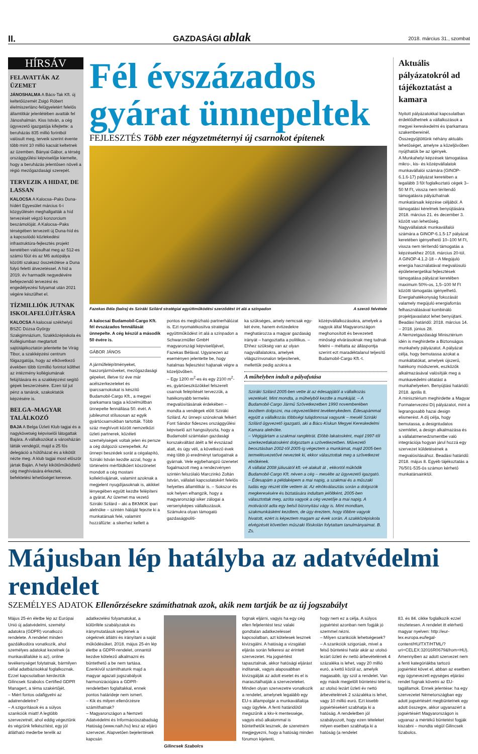II. GAZDASÁGI ablak 2018. március 31., szombat
HÍRSÁV
FELAVATTÁK AZ ÜZEMET
JÁNOSHALMA A Bács-Tak Kft. új keltetőüzemét Zsigó Róbert élelmiszerlánc-felügyeletért felelős államtitkár jelenlétében avatták fel Jánoshalmán. Kiss István, a cég ügyvezető igazgatója kifejtette: a beruházás 835 millió forintból valósult meg, terveik szerint évente több mint 10 millió kacsát keltetnek az üzemben. Bányai Gábor, a térség országgyűlési képviselője kiemelte, hogy a beruházás jelentősen növeli a régió mezőgazdasági szerepét.
TERVEZIK A HIDAT, DE LASSAN
KALOCSA A Kalocsa–Paks Duna-hídért Egyesület március 6-i közgyűlésén meghallgatták a híd tervezését végző konzorcium beszámolóját. A Kalocsa–Paks térségében tervezett új Duna-híd és a kapcsolódó közlekedési infrastruktúra-fejlesztés projekt keretében valósulhat meg az 512-es számú főút és az M6 autópálya közötti szakasz összekötése a Duna folyó feletti átvezetéssel. A híd a 2019. év harmadik negyedévére befejezendő tervezési és engedélyezési folyamat után 2021 végére készülhet el.
TÍZMILLIÓK JUTNAK ISKOLAFELÚJÍTÁSRA
KALOCSA A kalocsai székhelyű BSZC Dózsa György Szakgimnázium, Szakközépiskola és Kollégiumban megtartott sajtótájékoztatón jelentette be Virág Tibor, a szakképzési centrum főigazgatója, hogy az elkövetkező években több tízmillió forintot költhet az intézmény kollégiumának felújítására és a szakképzést segítő gépek beszerzésére. Ezen túl jut pénz a tanárok, szakoktatók képzésére is.
BELGA–MAGYAR TALÁLKOZÓ
BAJA A Belga Üzleti Klub tagjai és a nagykövetség képviselői látogattak Bajára. A vállalkozókat a városházán látták vendégül, majd a 25 fős delegáció a hűtőházat és a kikötőt nézte meg. A klub tagjai most először jártak Baján. A helyi kikötőműködtető cég meghívására érkeztek, befektetési lehetőséget keresve.
Fél évszázados gyárat ünnepeltek
FEJLESZTÉS Több ezer négyzetméternyi új csarnokot építenek
Fazekas Béla (balra) és Sziráki Szilárd stratégiai együttműködési szerződést írt alá a színpadon A szerző felvétele
A kalocsai Budamobil-Cargo Kft. fél évszázados fennállását ünnepelte. A cég készül a második 50 évére is.
GÁBOR JÁNOS
A járműfelépítményeket, haszonjárműveket, mezőgazdasági gépeket, illetve tíz éve már acélszerkezeteket és iparcsarnokokat is készítő Budamobil-Cargo Kft., a megyei iparkamara tagja a közelmúltban ünnepelte fennállása 50. évét. A jubileumot stílusosan az egyik gyártócsarnokban tartották. Több száz meghívott között nemzetközi üzleti partnerek, közéleti személyiségek voltak jelen és persze a cég dolgozói szerepeltek. Az ünnepi beszédek sorát a cégalapító, Sziráki István kezdte azzal, hogy a történelmi mérföldkőért köszönetet mondott a cég mostani kollektívájának, valamint azoknak a megjelent nyugdíjasoknak is, akikkel lényegében együtt kezdte felépíteni a gyárat. Az üzemet ma vezető Sziráki Szilárd – aki a BKMKIK ipari alelnöke – szintén hálóját fejezte ki a munkatársak felé, valamint hozzáfűzte: a sikerhez kellett a
pontos és megbízható partnerhálózat is. Ezt nyomatékosítva stratégiai együttműködést írt alá a színpadon a Schwarzmüller GmbH magyarországi képviselőjével, Fazekas Bélával. Ugyanezen az eseményen jelentette be, hogy hatalmas fejlesztést hajtanak végre a közeljövőben.
– Egy 1200 m<sup>2</sup>-es és egy 2100 m<sup>2</sup>-es, gyártóeszközökkel felszerelt csarnok felépítését tervezzük, a hatékonyabb termelés megvalósításának érdekében – mondta a vendégek előtt Sziráki Szilárd. Az ünnepi szónoknak felkért Font Sándor fideszes országgyűlési képviselő azt hangsúlyozta, hogy a Budamobil számtalan gazdasági korszakváltást átélt a fél évszázad alatt, és úgy véli, a következő évek még több jó eredményt tartogatnak a gyárnak. Vele egybehangzó üzenetet fogalmazott meg a rendezvényen szintén felszólaló Marczinkó Zoltán István, vállalati kapcsolatokért felelős helyettes államtitkár is. – Sokszor és sok helyen elhangzik, hogy a magyarországi siker zálogai a versenyképes vállalkozások. Számukra olyan támogató gazdaságpoliti-
ka szükséges, amely nemcsak egy-két évre, hanem évtizedekre meghatározza a magyar gazdaság irányát – hangoztatta a politikus. – Ehhez szükség van az olyan nagyvállalatokra, amelyek világszínvonalon teljesítenek, mellettük pedig azokra a
középvállalkozásokra, amelyek a nagyok által Magyarországon meghonosított és bevezetett minőségi elvárásoknak meg tudnak felelni – méltatta az álláspontja szerint ezt maradéktalanul teljesítő Budamobil-Cargo Kft.-t.
A műhelyben indult a pályafutása
Sziráki Szilárd 2005-ben vette át az édesapjától a vállalkozás vezetését. Mint mondta, a műhelyből kezdte a munkáját. – A Budamobil-Cargo Jármű Szövetkezetben 1990 novemberében kezdtem dolgozni, ma cégvezetőként tevékenykedem. Édesapámmal együtt a vállalkozás többségi tulajdonosai vagyunk – meséli Sziráki Szilárd ügyvezető igazgató, aki a Bács-Kiskun Megyei Kereskedelmi Kamara alelnöke.
– Végigjártam a szakmai ranglétrát. Előbb lakatosként, majd 1997-től szerkezetlakatosként dolgoztam a szövetkezetben. Művezető beosztásban 2002-től 2005-ig végeztem a munkámat, majd 2005-ben termelésvezetővé neveztek ki, ekkor választottak meg a szövetkezet elnökének.
A vállalat 2008 júliusától kft.-vé alakult át , ekkortól működik Budamobil-Cargo Kft. néven a cég – mesélte az ügyvezető igazgató.
– Édesapám a példaképem a mai napig, a szakmai és a műszaki tudás egy részét tőle vettem át. Az elnökválasztás során a dolgozók megkeresésére és biztatására indultam jelöltként, 2005-ben választottak meg, azóta vagyok a cég vezetője a mai napig. A motivációt adta egy belső bizonyítási vágy is. Mint mondtam, szakmunkásként kezdtem, de úgy éreztem, hogy többre vagyok hivatott, ezért is képeztem magam az évek során. A szakközépiskola elvégzését követően műszaki főiskolán folytattam tanulmányaimat. B. Zs.
Aktuális pályázatokról ad tájékoztatást a kamara
Nyitott pályázatokkal kapcsolatban érdeklődhetnek a vállalkozások a megyei kereskedelmi és iparkamara szakembereinél.
Összegyűjtöttünk néhány aktuális lehetőséget, amelyre a közeljövőben nyújthatók be az igények.
A Munkahelyi képzések támogatása mikro-, kis- és középvállalatok munkavállalói számára (GINOP-6.1.6-17) pályázat keretében a legalább 3 főt foglalkoztató cégek 3–50 M Ft, vissza nem térítendő támogatásra pályázhatnak munkatársaik képzése céljából. A támogatási kérelmek benyújtására 2018. március 21. és december 3. között van lehetőség.
Nagyvállalatok munkavállalói számára a GINOP-6.1.5-17 pályázat keretében igényelhető 10–100 M Ft, vissza nem térítendő támogatás a képzésekhez 2018. március 20-tól.
A GINOP-4.1.2-18 – A Megújuló energia használatával megvalósuló épületenergetikai fejlesztések támogatása pályázat keretében maximum 50%-os, 1,5–100 M Ft közötti támogatás igényelhető. Energiahatékonyság fokozását valamely megújuló energiaforrás felhasználásával kombináló projektjavaslatot lehet benyújtani. Beadási határidő: 2018. március 14. – 2018. június 28.
A Nemzetgazdasági Minisztérium idén is meghirdette a Biztonságos munkahely pályázatot. A pályázat célja, hogy bemutassa azokat a munkáltatókat, amelyek újszerű, hatékony módszerek, eszközök alkalmazásával valósítják meg a munkavédelmi oktatást a munkahelyeken. Benyújtási határidő: 2018. április 8.
A minisztérium meghirdette a Magyar Formatervezési Díj pályázatot, mint a legrangosabb hazai design elismerést. A díj célja, hogy bemutassa, a designtudatos szemlélet, a design alkalmazása és a vállalatmenedzsmentbe való integrációja hogyan járul hozzá egy szervezet küldetésének a megvalósításához. Beadási határidő: 2018. május 8. Egyéb tájékoztatás a 76/501-535-ös számon kérhető munkatársainktól.
Májusban lép hatályba az adatvédelmi rendelet
SZEMÉLYES ADATOK Ellenőrzésekre számíthatnak azok, akik nem tartják be az új jogszabályt
Május 25-én életbe lép az Európai Unió új adatvédelmi, személyi adatokra (GDPR) vonatkozó rendelete. A rendelet minden gazdálkodóra vonatkozik, ahol személyes adatokat kezelnek (a munkavállalóké is az), online tevékenységet folytatnak, bármilyen céllal adatbázisokkal foglalkoznak. Ezzel kapcsolatban kérdeztük Gilincsek Szabolcs Certified GDPR Managert, a téma szakértőjét.
– Miért fontos odafigyelni az adatrendeletre?
– A szigorítások és a súlyos szankciók miatt! A legtöbb szervezetnél, ahol eddig végeztünk és végzünk felkészítést, egy jól átlátható mederbe terelik az
adatkezelési folyamatokat, a különféle szabályzatok és iránymutatások segítenek a cégeknek átlátni és irányítani a saját működésüket. 2018. május 25-én lép életbe a GDPR-rendelet, onnantól kezdve kötelező alkalmazni és büntethető a be nem tartása. Ezenkívül számíthatunk majd a magyar agazati jogszabályok harmonizációjára a GDPR-rendeletben foglaltakkal, ennek pontos határideje nem ismert.
– Kik és milyen ellenőrzésre számíthatnak?
– Magyarországon a Nemzeti Adatvédelmi és Információszabadság Hatóság (www.naih.hu) lesz az eljáró szervezet. Alapvetően bejelentések kapcsán
Gilincsek Szabolcs
fognak eljárni, vagyis ha egy cég ellen feljelentést tesz valaki gondtalan adatkezeléssel kapcsolatban, azt kötelesek lesznek kivizsgálni. A hatóság a vizsgálati eljárás során felkeresi az érintett szervezetet. Ha jogsértést tapasztalnak, akkor hatósági eljárást indítanak, vagyis alaposabban kivizsgálják az adott esetet és el is marasztalhatják a szervezeteket. Minden olyan szervezetre vonatkozik a rendelet, amelynek legalább egy EU-s állampolgár a munkavállalója vagy ügyfele. A fenti határidőtől megszűnik a kkv-k mentessége, vagyis első alkalommal is büntethetők lesznek, de szeretném megjegyezni, hogy a hatóság minden fórumon kijelenti,
hogy nem ez a célja. A súlyos jogsértést azonban nem fogják jó szemmel nézni.
– Milyen szankciók lehetségesek?
– A szankciók szigorúak, mivel a felső büntetési határ akár az utolsó lezárt üzleti év nettó árbevételének 4 százaléka is lehet, vagy 20 millió euró, a kettő közül az, amelyik magasabb, így szól a rendelet. Van egy másik megjelölt büntetési tétel is, az utolsó lezárt üzleti év nettó árbevételének 2 százaléka is lehet, vagy 10 millió euró. Ezt kisebb jogsértésekért szabhatja ki a hatóság. A rendeletben jól szabályozott, hogy ezen tételeket milyen esetben szabhatja ki a hatóság (a rendelet
83. és 84. cikke foglalkozik ezzel részletesen. A rendelet itt elérhető magyar nyelven: http://eur-lex.europa.eu/legal-content/HU/TXT/HTML/?uri=CELEX:32016R0679&from=HU). Amennyiben az adott szervezet nem a fenti kategóriákba tartozó jogsértést követ el, abban az esetben egy úgynevezett egységes eljárási rendet fognak követni az EU-tagállamok. Ennek jelentése: ha egy szervezetet Németországban egy adott jogsértésért megbüntetnek egy adott összegre, akkor ugyanazért a jogsértésért Magyarországon is ugyanaz a mértékű büntetést fogják kiszabni – mondta végül Gilincsek Szabolcs.